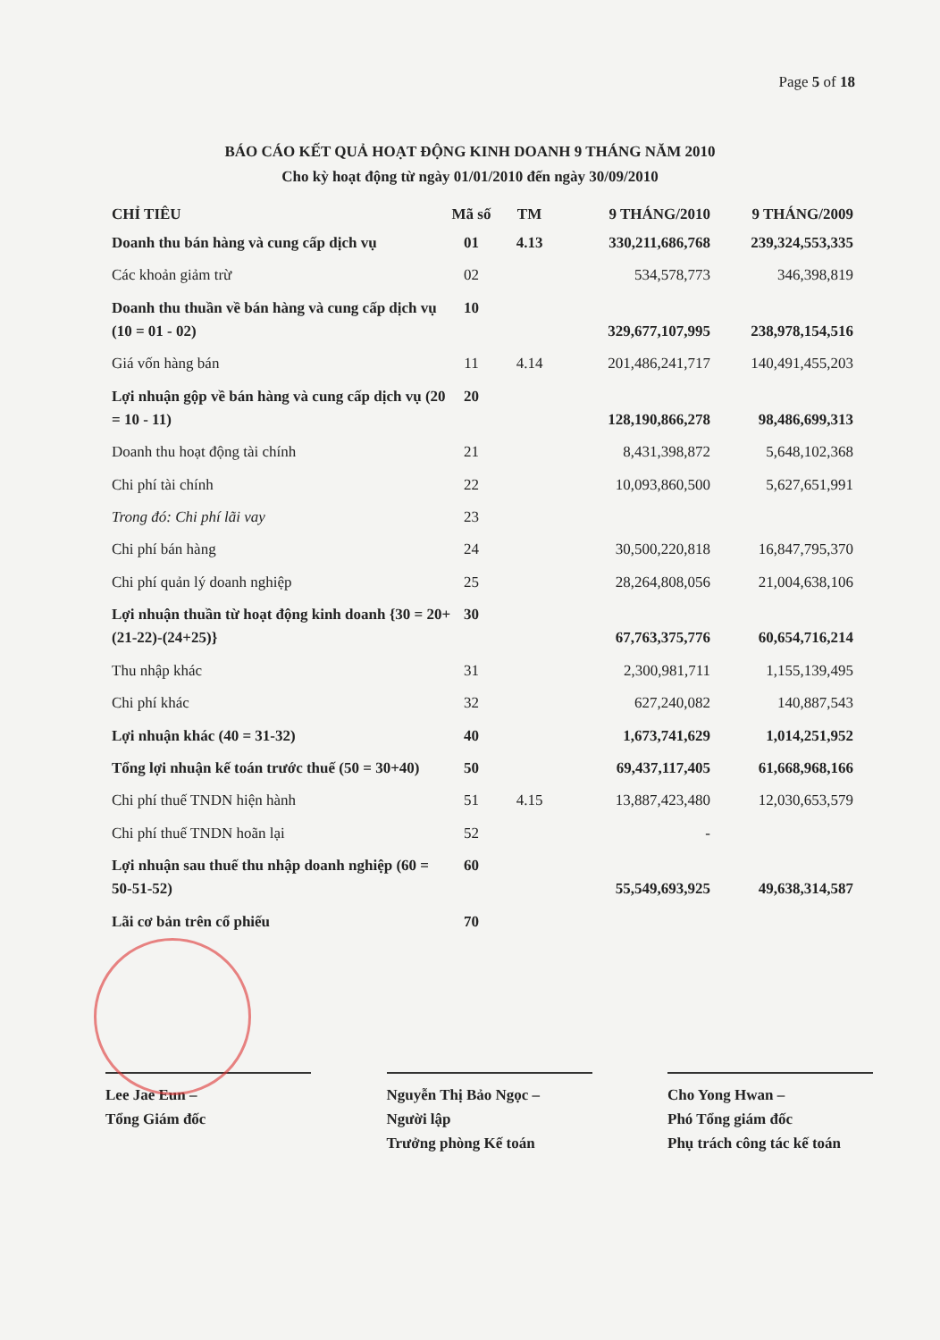Page 5 of 18
BÁO CÁO KẾT QUẢ HOẠT ĐỘNG KINH DOANH 9 THÁNG NĂM 2010
Cho kỳ hoạt động từ ngày 01/01/2010 đến ngày 30/09/2010
| CHỈ TIÊU | Mã số | TM | 9 THÁNG/2010 | 9 THÁNG/2009 |
| --- | --- | --- | --- | --- |
| Doanh thu bán hàng và cung cấp dịch vụ | 01 | 4.13 | 330,211,686,768 | 239,324,553,335 |
| Các khoản giảm trừ | 02 | | 534,578,773 | 346,398,819 |
| Doanh thu thuần về bán hàng và cung cấp dịch vụ (10 = 01 - 02) | 10 | | 329,677,107,995 | 238,978,154,516 |
| Giá vốn hàng bán | 11 | 4.14 | 201,486,241,717 | 140,491,455,203 |
| Lợi nhuận gộp về bán hàng và cung cấp dịch vụ (20 = 10 - 11) | 20 | | 128,190,866,278 | 98,486,699,313 |
| Doanh thu hoạt động tài chính | 21 | | 8,431,398,872 | 5,648,102,368 |
| Chi phí tài chính | 22 | | 10,093,860,500 | 5,627,651,991 |
| Trong đó: Chi phí lãi vay | 23 | | | |
| Chi phí bán hàng | 24 | | 30,500,220,818 | 16,847,795,370 |
| Chi phí quản lý doanh nghiệp | 25 | | 28,264,808,056 | 21,004,638,106 |
| Lợi nhuận thuần từ hoạt động kinh doanh {30 = 20+(21-22)-(24+25)} | 30 | | 67,763,375,776 | 60,654,716,214 |
| Thu nhập khác | 31 | | 2,300,981,711 | 1,155,139,495 |
| Chi phí khác | 32 | | 627,240,082 | 140,887,543 |
| Lợi nhuận khác (40 = 31-32) | 40 | | 1,673,741,629 | 1,014,251,952 |
| Tổng lợi nhuận kế toán trước thuế (50 = 30+40) | 50 | | 69,437,117,405 | 61,668,968,166 |
| Chi phí thuế TNDN hiện hành | 51 | 4.15 | 13,887,423,480 | 12,030,653,579 |
| Chi phí thuế TNDN hoãn lại | 52 | | - | |
| Lợi nhuận sau thuế thu nhập doanh nghiệp (60 = 50-51-52) | 60 | | 55,549,693,925 | 49,638,314,587 |
| Lãi cơ bản trên cổ phiếu | 70 | | | |
Lee Jae Eun –
Tổng Giám đốc
Nguyễn Thị Bảo Ngọc –
Người lập
Trưởng phòng Kế toán
Cho Yong Hwan –
Phó Tổng giám đốc
Phụ trách công tác kế toán